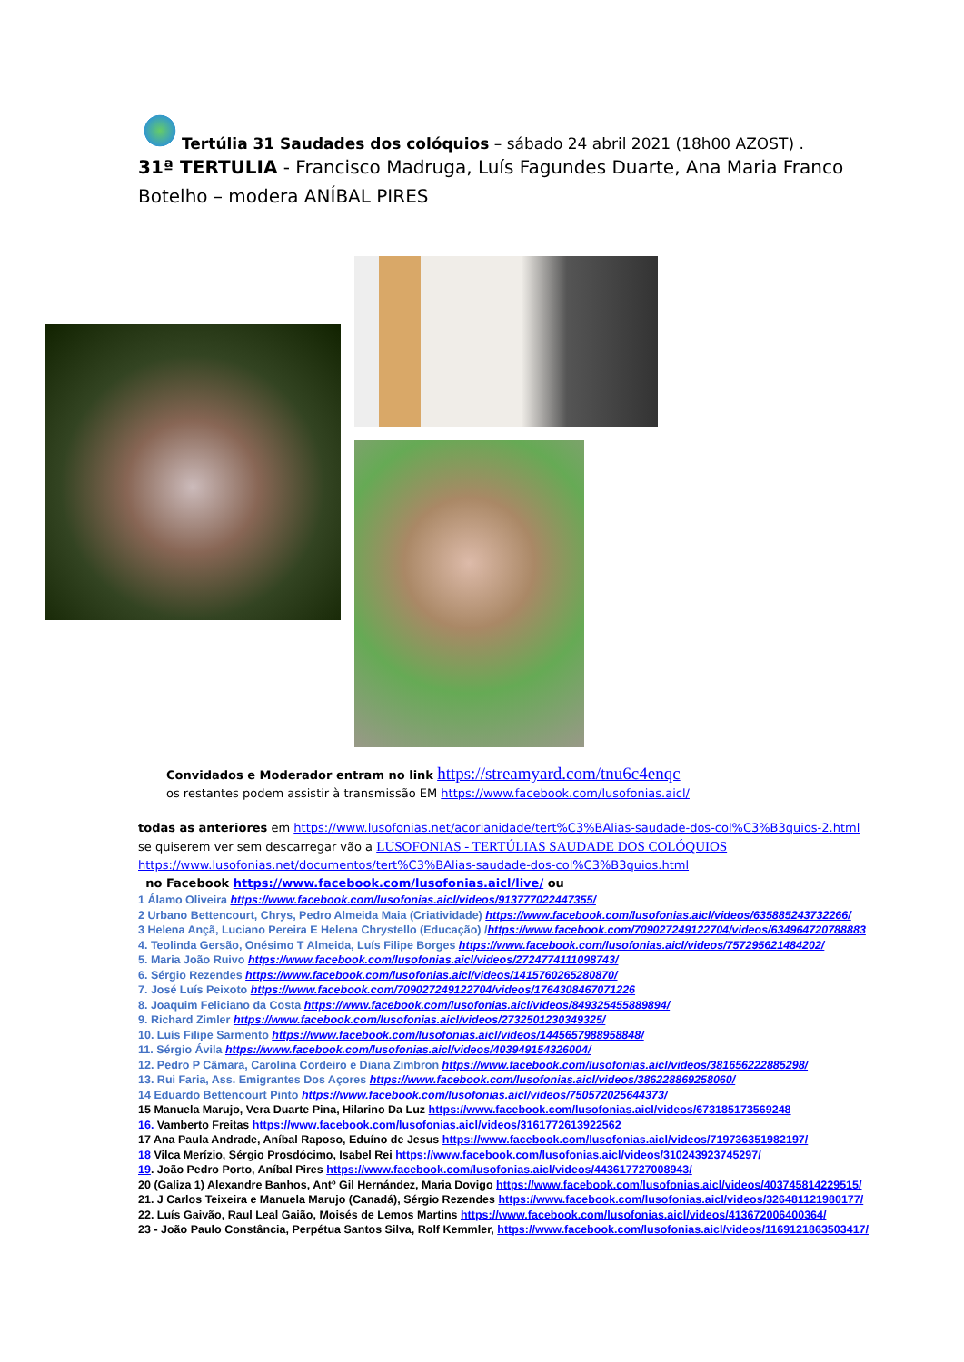Tertúlia 31 Saudades dos colóquios – sábado 24 abril 2021 (18h00 AZOST) .
31ª TERTULIA - Francisco Madruga, Luís Fagundes Duarte, Ana Maria Franco Botelho – modera ANÍBAL PIRES
Convidados e Moderador entram no link https://streamyard.com/tnu6c4enqc
os restantes podem assistir à transmissão EM https://www.facebook.com/lusofonias.aicl/
todas as anteriores em https://www.lusofonias.net/acorianidade/tert%C3%BAlias-saudade-dos-col%C3%B3quios-2.html
se quiserem ver sem descarregar vão a LUSOFONIAS - TERTÚLIAS SAUDADE DOS COLÓQUIOS
https://www.lusofonias.net/documentos/tert%C3%BAlias-saudade-dos-col%C3%B3quios.html
no Facebook https://www.facebook.com/lusofonias.aicl/live/ ou
1 Álamo Oliveira https://www.facebook.com/lusofonias.aicl/videos/913777022447355/
2 Urbano Bettencourt, Chrys, Pedro Almeida Maia (Criatividade) https://www.facebook.com/lusofonias.aicl/videos/635885243732266/
3 Helena Ançã, Luciano Pereira E Helena Chrystello (Educação) /https://www.facebook.com/709027249122704/videos/634964720788883
4. Teolinda Gersão, Onésimo T Almeida, Luís Filipe Borges https://www.facebook.com/lusofonias.aicl/videos/757295621484202/
5. Maria João Ruivo https://www.facebook.com/lusofonias.aicl/videos/2724774111098743/
6. Sérgio Rezendes https://www.facebook.com/lusofonias.aicl/videos/1415760265280870/
7. José Luís Peixoto https://www.facebook.com/709027249122704/videos/1764308467071226
8. Joaquim Feliciano da Costa https://www.facebook.com/lusofonias.aicl/videos/849325455889894/
9. Richard Zimler https://www.facebook.com/lusofonias.aicl/videos/2732501230349325/
10. Luís Filipe Sarmento https://www.facebook.com/lusofonias.aicl/videos/1445657988958848/
11. Sérgio Ávila https://www.facebook.com/lusofonias.aicl/videos/403949154326004/
12. Pedro P Câmara, Carolina Cordeiro e Diana Zimbron https://www.facebook.com/lusofonias.aicl/videos/381656222885298/
13. Rui Faria, Ass. Emigrantes Dos Açores https://www.facebook.com/lusofonias.aicl/videos/386228869258060/
14 Eduardo Bettencourt Pinto https://www.facebook.com/lusofonias.aicl/videos/750572025644373/
15 Manuela Marujo, Vera Duarte Pina, Hilarino Da Luz https://www.facebook.com/lusofonias.aicl/videos/673185173569248
16. Vamberto Freitas https://www.facebook.com/lusofonias.aicl/videos/3161772613922562
17 Ana Paula Andrade, Aníbal Raposo, Eduíno de Jesus https://www.facebook.com/lusofonias.aicl/videos/719736351982197/
18 Vilca Merízio, Sérgio Prosdócimo, Isabel Rei https://www.facebook.com/lusofonias.aicl/videos/310243923745297/
19. João Pedro Porto, Aníbal Pires https://www.facebook.com/lusofonias.aicl/videos/443617727008943/
20 (Galiza 1) Alexandre Banhos, Antº Gil Hernández, Maria Dovigo https://www.facebook.com/lusofonias.aicl/videos/403745814229515/
21. J Carlos Teixeira e Manuela Marujo (Canadá), Sérgio Rezendes https://www.facebook.com/lusofonias.aicl/videos/326481121980177/
22. Luís Gaivão, Raul Leal Gaião, Moisés de Lemos Martins https://www.facebook.com/lusofonias.aicl/videos/413672006400364/
23 - João Paulo Constância, Perpétua Santos Silva, Rolf Kemmler, https://www.facebook.com/lusofonias.aicl/videos/1169121863503417/